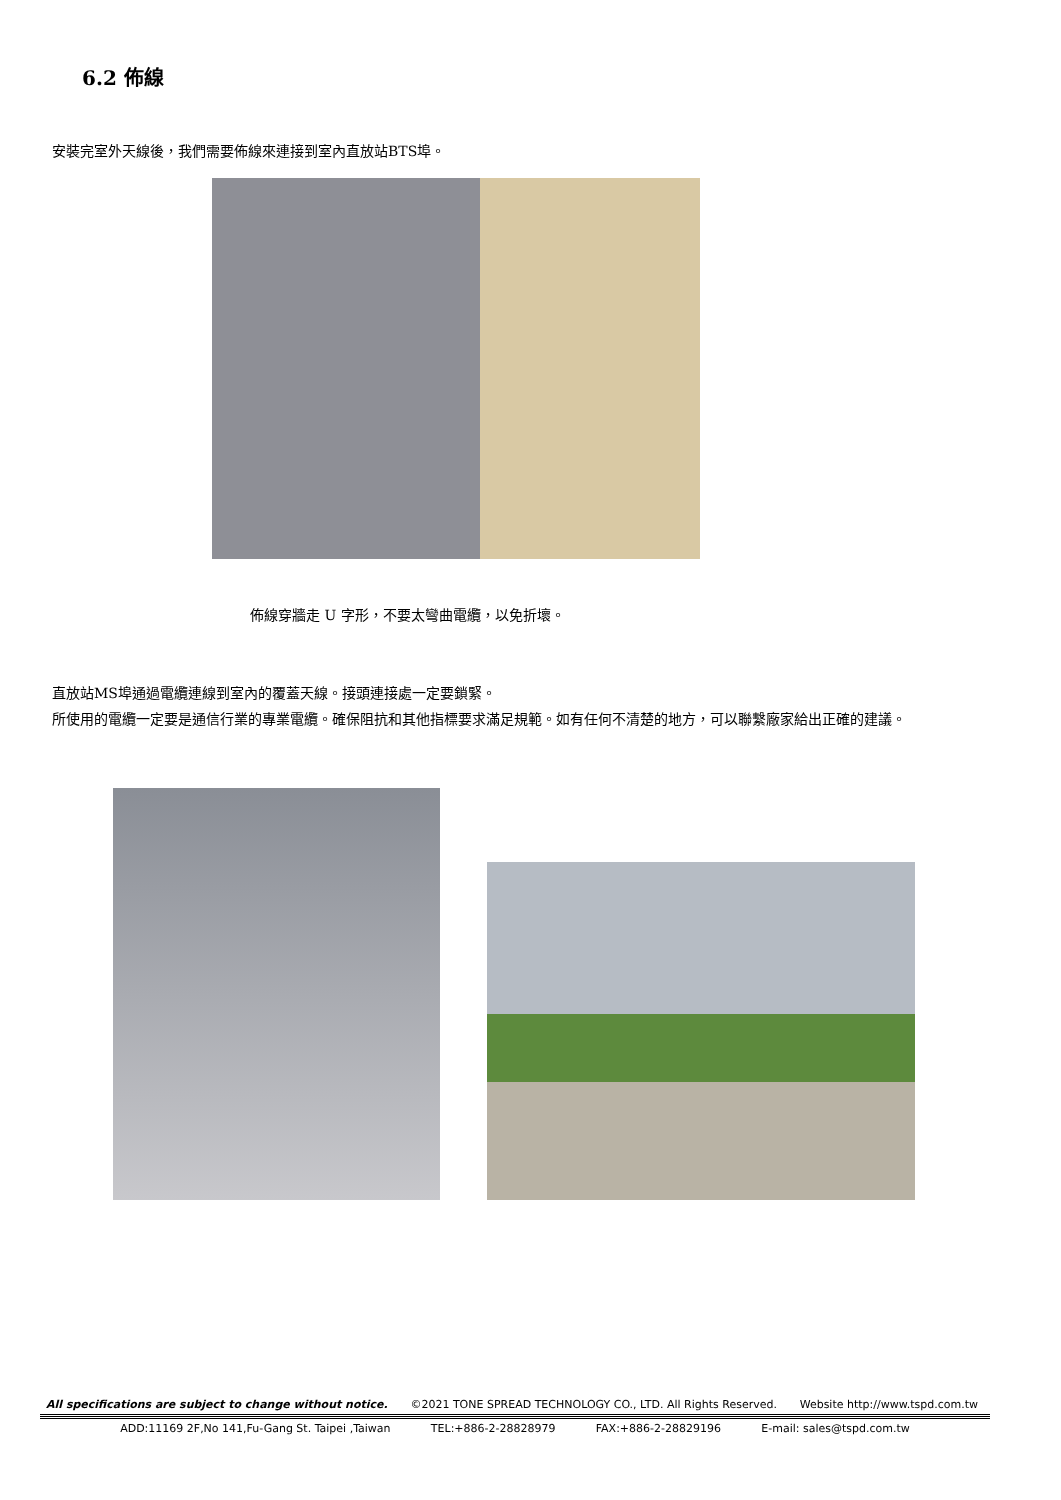6.2 佈線
安裝完室外天線後，我們需要佈線來連接到室內直放站BTS埠。
佈線穿牆走 U 字形，不要太彎曲電纜，以免折壞。
直放站MS埠通過電纜連線到室內的覆蓋天線。接頭連接處一定要鎖緊。
所使用的電纜一定要是通信行業的專業電纜。確保阻抗和其他指標要求滿足規範。如有任何不清楚的地方，可以聯繫廠家給出正確的建議。
All specifications are subject to change without notice. ©2021 TONE SPREAD TECHNOLOGY CO., LTD. All Rights Reserved. Website http://www.tspd.com.tw
ADD:11169 2F,No 141,Fu-Gang St. Taipei ,Taiwan TEL:+886-2-28828979 FAX:+886-2-28829196 E-mail: sales@tspd.com.tw